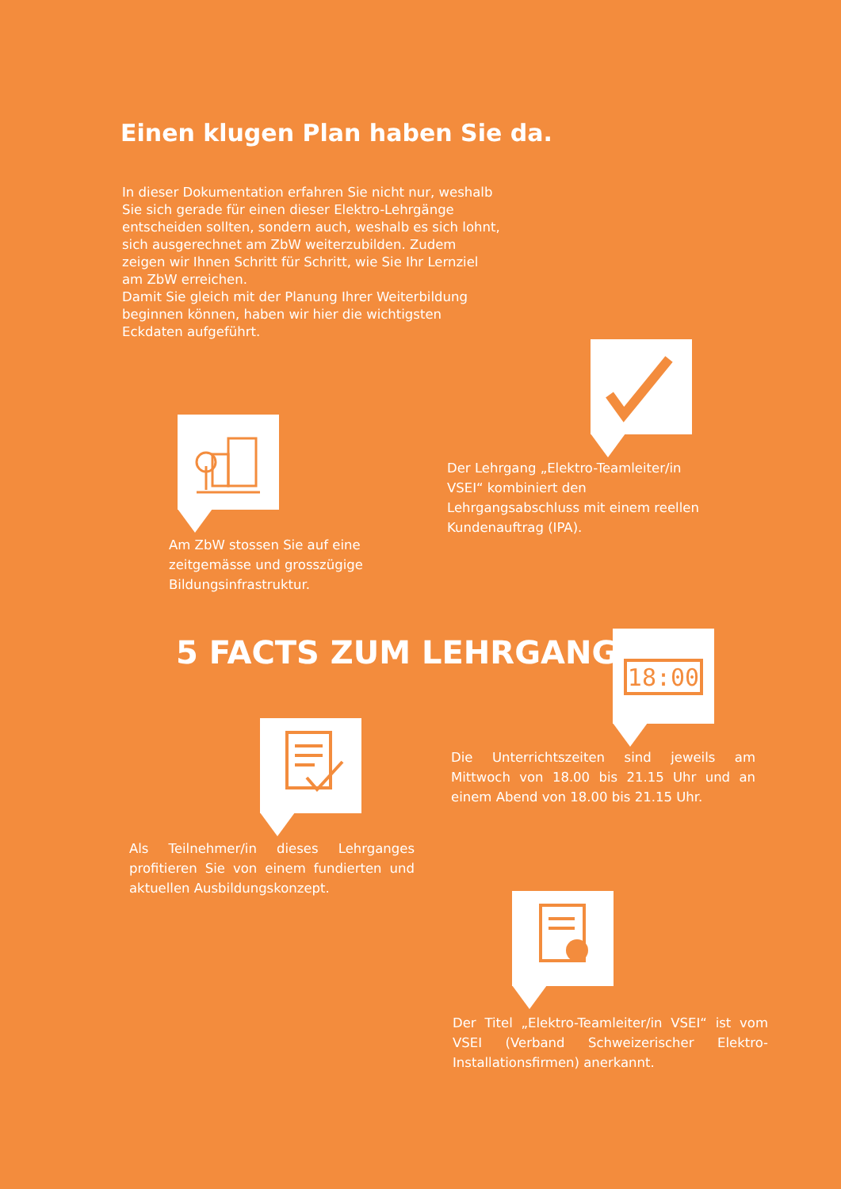Einen klugen Plan haben Sie da.
In dieser Dokumentation erfahren Sie nicht nur, weshalb Sie sich gerade für einen dieser Elektro-Lehrgänge entscheiden sollten, sondern auch, weshalb es sich lohnt, sich ausgerechnet am ZbW weiterzubilden. Zudem zeigen wir Ihnen Schritt für Schritt, wie Sie Ihr Lernziel am ZbW erreichen.
Damit Sie gleich mit der Planung Ihrer Weiterbildung beginnen können, haben wir hier die wichtigsten Eckdaten aufgeführt.
Der Lehrgang „Elektro-Teamleiter/in VSEI“ kombiniert den Lehrgangsabschluss mit einem reellen Kundenauftrag (IPA).
Am ZbW stossen Sie auf eine zeitgemässe und grosszügige Bildungsinfrastruktur.
5 FACTS ZUM LEHRGANG
18:00
Die Unterrichtszeiten sind jeweils am Mittwoch von 18.00 bis 21.15 Uhr und an einem Abend von 18.00 bis 21.15 Uhr.
Als Teilnehmer/in dieses Lehrganges profitieren Sie von einem fundierten und aktuellen Ausbildungskonzept.
Der Titel „Elektro-Teamleiter/in VSEI“ ist vom VSEI (Verband Schweizerischer Elektro-Installationsfirmen) anerkannt.